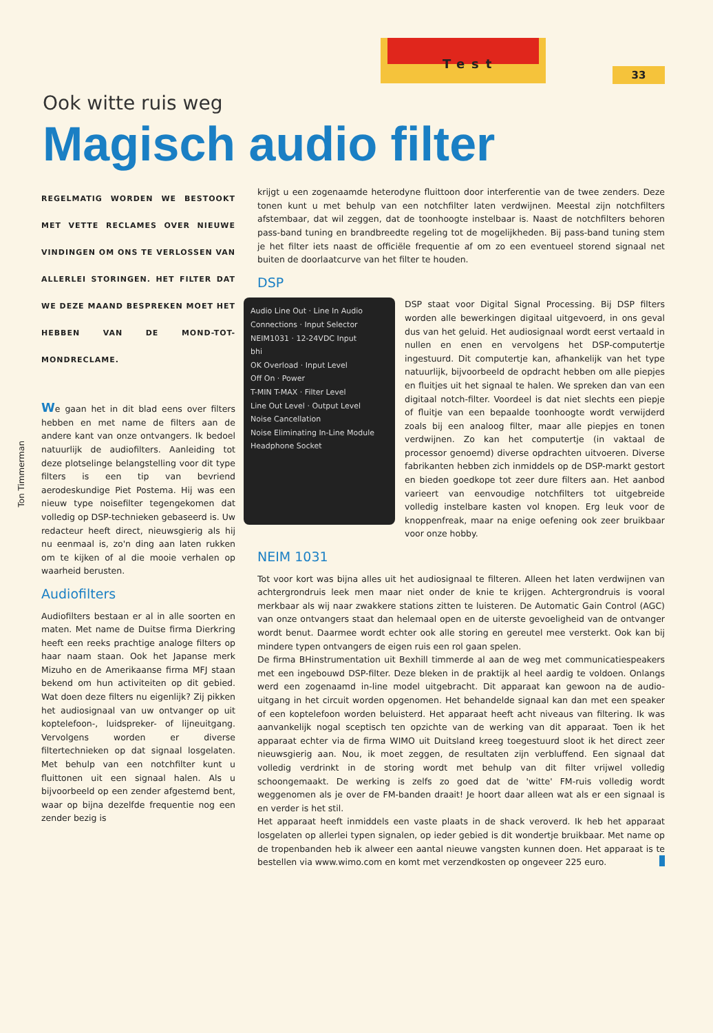Test
33
Ook witte ruis weg
Magisch audio filter
Ton Timmerman
REGELMATIG WORDEN WE BESTOOKT MET VETTE RECLAMES OVER NIEUWE VINDINGEN OM ONS TE VERLOSSEN VAN ALLERLEI STORINGEN. HET FILTER DAT WE DEZE MAAND BESPREKEN MOET HET HEBBEN VAN DE MOND-TOT-MONDRECLAME.
We gaan het in dit blad eens over filters hebben en met name de filters aan de andere kant van onze ontvangers. Ik bedoel natuurlijk de audiofilters. Aanleiding tot deze plotselinge belangstelling voor dit type filters is een tip van bevriend aerodeskundige Piet Postema. Hij was een nieuw type noisefilter tegengekomen dat volledig op DSP-technieken gebaseerd is. Uw redacteur heeft direct, nieuwsgierig als hij nu eenmaal is, zo'n ding aan laten rukken om te kijken of al die mooie verhalen op waarheid berusten.
Audiofilters
Audiofilters bestaan er al in alle soorten en maten. Met name de Duitse firma Dierkring heeft een reeks prachtige analoge filters op haar naam staan. Ook het Japanse merk Mizuho en de Amerikaanse firma MFJ staan bekend om hun activiteiten op dit gebied. Wat doen deze filters nu eigenlijk? Zij pikken het audiosignaal van uw ontvanger op uit koptelefoon-, luidspreker- of lijneuitgang. Vervolgens worden er diverse filtertechnieken op dat signaal losgelaten. Met behulp van een notchfilter kunt u fluittonen uit een signaal halen. Als u bijvoorbeeld op een zender afgestemd bent, waar op bijna dezelfde frequentie nog een zender bezig is
krijgt u een zogenaamde heterodyne fluittoon door interferentie van de twee zenders. Deze tonen kunt u met behulp van een notchfilter laten verdwijnen. Meestal zijn notchfilters afstembaar, dat wil zeggen, dat de toonhoogte instelbaar is. Naast de notchfilters behoren pass-band tuning en brandbreedte regeling tot de mogelijkheden. Bij pass-band tuning stem je het filter iets naast de officiële frequentie af om zo een eventueel storend signaal net buiten de doorlaatcurve van het filter te houden.
DSP
Audio Line Out · Line In Audio
Connections · Input Selector
NEIM1031 · 12-24VDC Input
bhi
OK Overload · Input Level
Off On · Power
T-MIN T-MAX · Filter Level
Line Out Level · Output Level
Noise Cancellation
Noise Eliminating In-Line Module
Headphone Socket
DSP staat voor Digital Signal Processing. Bij DSP filters worden alle bewerkingen digitaal uitgevoerd, in ons geval dus van het geluid. Het audiosignaal wordt eerst vertaald in nullen en enen en vervolgens het DSP-computertje ingestuurd. Dit computertje kan, afhankelijk van het type natuurlijk, bijvoorbeeld de opdracht hebben om alle piepjes en fluitjes uit het signaal te halen. We spreken dan van een digitaal notch-filter. Voordeel is dat niet slechts een piepje of fluitje van een bepaalde toonhoogte wordt verwijderd zoals bij een analoog filter, maar alle piepjes en tonen verdwijnen. Zo kan het computertje (in vaktaal de processor genoemd) diverse opdrachten uitvoeren. Diverse fabrikanten hebben zich inmiddels op de DSP-markt gestort en bieden goedkope tot zeer dure filters aan. Het aanbod varieert van eenvoudige notchfilters tot uitgebreide volledig instelbare kasten vol knopen. Erg leuk voor de knoppenfreak, maar na enige oefening ook zeer bruikbaar voor onze hobby.
NEIM 1031
Tot voor kort was bijna alles uit het audiosignaal te filteren. Alleen het laten verdwijnen van achtergrondruis leek men maar niet onder de knie te krijgen. Achtergrondruis is vooral merkbaar als wij naar zwakkere stations zitten te luisteren. De Automatic Gain Control (AGC) van onze ontvangers staat dan helemaal open en de uiterste gevoeligheid van de ontvanger wordt benut. Daarmee wordt echter ook alle storing en gereutel mee versterkt. Ook kan bij mindere typen ontvangers de eigen ruis een rol gaan spelen.
De firma BHinstrumentation uit Bexhill timmerde al aan de weg met communicatiespeakers met een ingebouwd DSP-filter. Deze bleken in de praktijk al heel aardig te voldoen. Onlangs werd een zogenaamd in-line model uitgebracht. Dit apparaat kan gewoon na de audio-uitgang in het circuit worden opgenomen. Het behandelde signaal kan dan met een speaker of een koptelefoon worden beluisterd. Het apparaat heeft acht niveaus van filtering. Ik was aanvankelijk nogal sceptisch ten opzichte van de werking van dit apparaat. Toen ik het apparaat echter via de firma WIMO uit Duitsland kreeg toegestuurd sloot ik het direct zeer nieuwsgierig aan. Nou, ik moet zeggen, de resultaten zijn verbluffend. Een signaal dat volledig verdrinkt in de storing wordt met behulp van dit filter vrijwel volledig schoongemaakt. De werking is zelfs zo goed dat de 'witte' FM-ruis volledig wordt weggenomen als je over de FM-banden draait! Je hoort daar alleen wat als er een signaal is en verder is het stil.
Het apparaat heeft inmiddels een vaste plaats in de shack veroverd. Ik heb het apparaat losgelaten op allerlei typen signalen, op ieder gebied is dit wondertje bruikbaar. Met name op de tropenbanden heb ik alweer een aantal nieuwe vangsten kunnen doen. Het apparaat is te bestellen via www.wimo.com en komt met verzendkosten op ongeveer 225 euro.